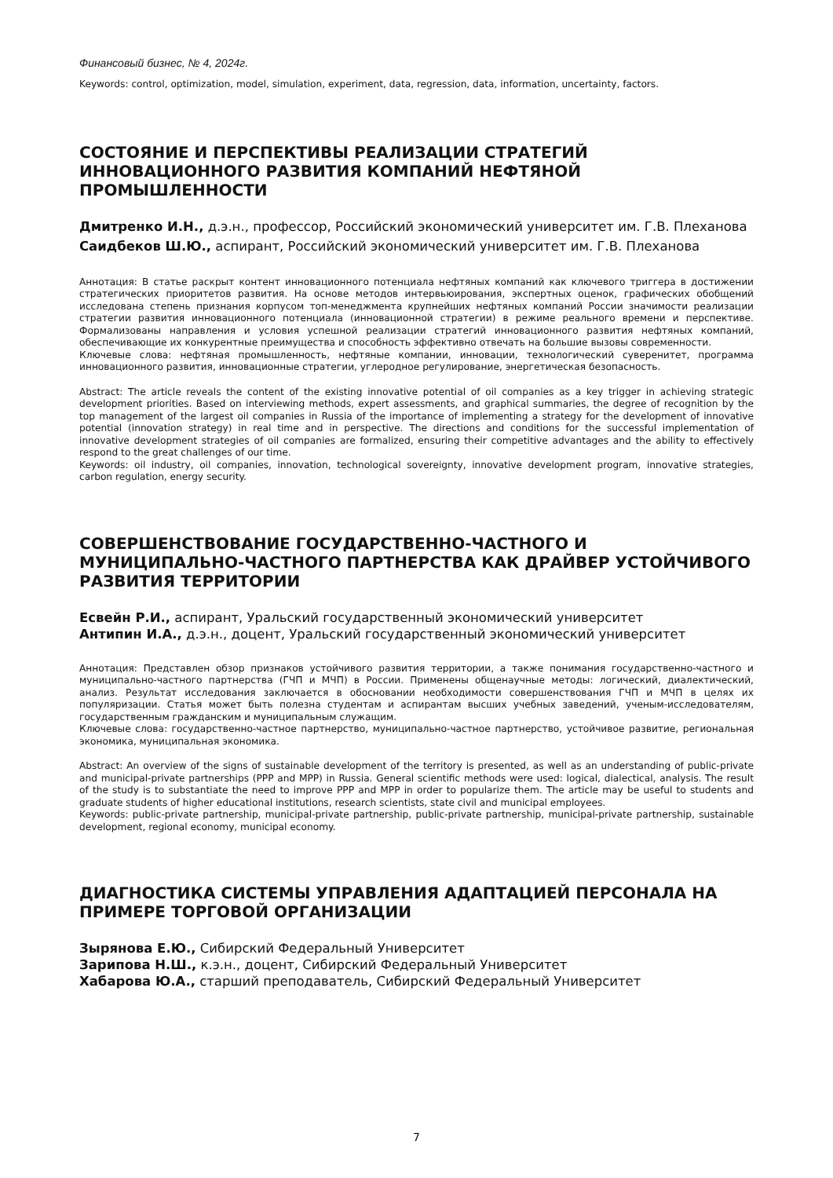Финансовый бизнес, № 4, 2024г.
Keywords: control, optimization, model, simulation, experiment, data, regression, data, information, uncertainty, factors.
СОСТОЯНИЕ И ПЕРСПЕКТИВЫ РЕАЛИЗАЦИИ СТРАТЕГИЙ ИННОВАЦИОННОГО РАЗВИТИЯ КОМПАНИЙ НЕФТЯНОЙ ПРОМЫШЛЕННОСТИ
Дмитренко И.Н., д.э.н., профессор, Российский экономический университет им. Г.В. Плеханова
Саидбеков Ш.Ю., аспирант, Российский экономический университет им. Г.В. Плеханова
Аннотация: В статье раскрыт контент инновационного потенциала нефтяных компаний как ключевого триггера в достижении стратегических приоритетов развития. На основе методов интервьюирования, экспертных оценок, графических обобщений исследована степень признания корпусом топ-менеджмента крупнейших нефтяных компаний России значимости реализации стратегии развития инновационного потенциала (инновационной стратегии) в режиме реального времени и перспективе. Формализованы направления и условия успешной реализации стратегий инновационного развития нефтяных компаний, обеспечивающие их конкурентные преимущества и способность эффективно отвечать на большие вызовы современности.
Ключевые слова: нефтяная промышленность, нефтяные компании, инновации, технологический суверенитет, программа инновационного развития, инновационные стратегии, углеродное регулирование, энергетическая безопасность.
Abstract: The article reveals the content of the existing innovative potential of oil companies as a key trigger in achieving strategic development priorities. Based on interviewing methods, expert assessments, and graphical summaries, the degree of recognition by the top management of the largest oil companies in Russia of the importance of implementing a strategy for the development of innovative potential (innovation strategy) in real time and in perspective. The directions and conditions for the successful implementation of innovative development strategies of oil companies are formalized, ensuring their competitive advantages and the ability to effectively respond to the great challenges of our time.
Keywords: oil industry, oil companies, innovation, technological sovereignty, innovative development program, innovative strategies, carbon regulation, energy security.
СОВЕРШЕНСТВОВАНИЕ ГОСУДАРСТВЕННО-ЧАСТНОГО И МУНИЦИПАЛЬНО-ЧАСТНОГО ПАРТНЕРСТВА КАК ДРАЙВЕР УСТОЙЧИВОГО РАЗВИТИЯ ТЕРРИТОРИИ
Есвейн Р.И., аспирант, Уральский государственный экономический университет
Антипин И.А., д.э.н., доцент, Уральский государственный экономический университет
Аннотация: Представлен обзор признаков устойчивого развития территории, а также понимания государственно-частного и муниципально-частного партнерства (ГЧП и МЧП) в России. Применены общенаучные методы: логический, диалектический, анализ. Результат исследования заключается в обосновании необходимости совершенствования ГЧП и МЧП в целях их популяризации. Статья может быть полезна студентам и аспирантам высших учебных заведений, ученым-исследователям, государственным гражданским и муниципальным служащим.
Ключевые слова: государственно-частное партнерство, муниципально-частное партнерство, устойчивое развитие, региональная экономика, муниципальная экономика.
Abstract: An overview of the signs of sustainable development of the territory is presented, as well as an understanding of public-private and municipal-private partnerships (PPP and MPP) in Russia. General scientific methods were used: logical, dialectical, analysis. The result of the study is to substantiate the need to improve PPP and MPP in order to popularize them. The article may be useful to students and graduate students of higher educational institutions, research scientists, state civil and municipal employees.
Keywords: public-private partnership, municipal-private partnership, public-private partnership, municipal-private partnership, sustainable development, regional economy, municipal economy.
ДИАГНОСТИКА СИСТЕМЫ УПРАВЛЕНИЯ АДАПТАЦИЕЙ ПЕРСОНАЛА НА ПРИМЕРЕ ТОРГОВОЙ ОРГАНИЗАЦИИ
Зырянова Е.Ю., Сибирский Федеральный Университет
Зарипова Н.Ш., к.э.н., доцент, Сибирский Федеральный Университет
Хабарова Ю.А., старший преподаватель, Сибирский Федеральный Университет
7